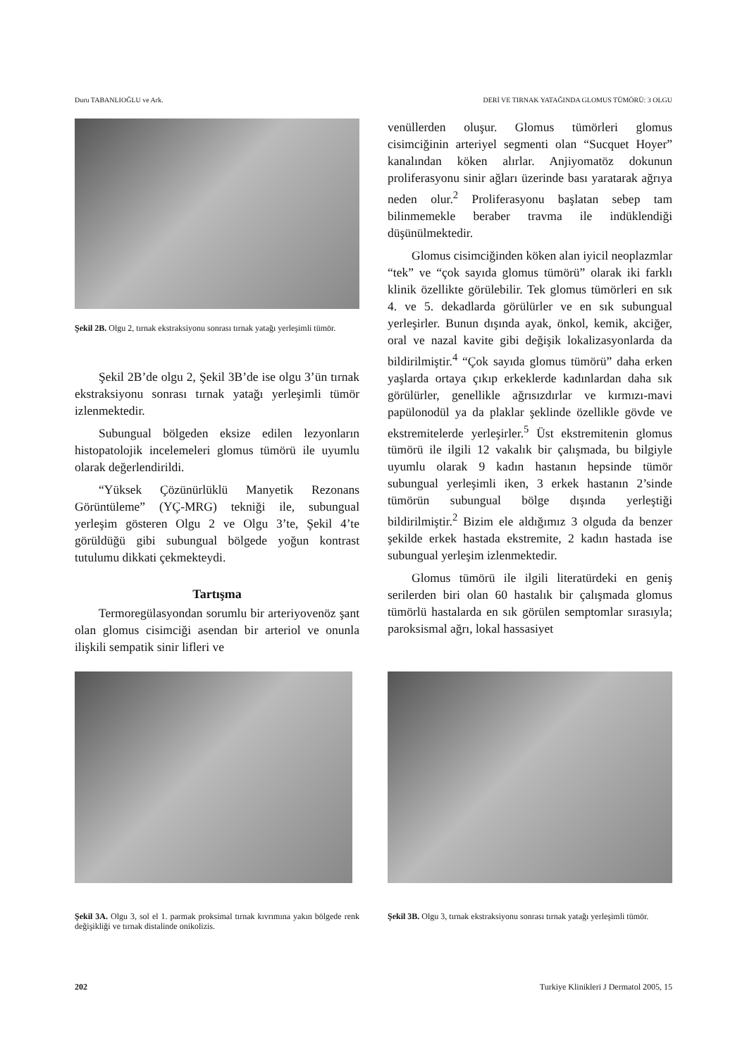Duru TABANLIOĞLU ve Ark. DERİ VE TIRNAK YATAĞINDA GLOMUS TÜMÖRÜ: 3 OLGU
Şekil 2B. Olgu 2, tırnak ekstraksiyonu sonrası tırnak yatağı yerleşimli tümör.
Şekil 2B’de olgu 2, Şekil 3B’de ise olgu 3’ün tırnak ekstraksiyonu sonrası tırnak yatağı yerleşimli tümör izlenmektedir.
Subungual bölgeden eksize edilen lezyonların histopatolojik incelemeleri glomus tümörü ile uyumlu olarak değerlendirildi.
“Yüksek Çözünürlüklü Manyetik Rezonans Görüntüleme” (YÇ-MRG) tekniği ile, subungual yerleşim gösteren Olgu 2 ve Olgu 3’te, Şekil 4’te görüldüğü gibi subungual bölgede yoğun kontrast tutulumu dikkati çekmekteydi.
Tartışma
Termoregülasyondan sorumlu bir arteriyovenöz şant olan glomus cisimciği asendan bir arteriol ve onunla ilişkili sempatik sinir lifleri ve
venüllerden oluşur. Glomus tümörleri glomus cisimciğinin arteriyel segmenti olan “Sucquet Hoyer” kanalından köken alırlar. Anjiyomatöz dokunun proliferasyonu sinir ağları üzerinde bası yaratarak ağrıya neden olur.<sup>2</sup> Proliferasyonu başlatan sebep tam bilinmemekle beraber travma ile indüklendiği düşünülmektedir.
Glomus cisimciğinden köken alan iyicil neoplazmlar “tek” ve “çok sayıda glomus tümörü” olarak iki farklı klinik özellikte görülebilir. Tek glomus tümörleri en sık 4. ve 5. dekadlarda görülürler ve en sık subungual yerleşirler. Bunun dışında ayak, önkol, kemik, akciğer, oral ve nazal kavite gibi değişik lokalizasyonlarda da bildirilmiştir.<sup>4</sup> “Çok sayıda glomus tümörü” daha erken yaşlarda ortaya çıkıp erkeklerde kadınlardan daha sık görülürler, genellikle ağrısızdırlar ve kırmızı-mavi papülonodül ya da plaklar şeklinde özellikle gövde ve ekstremitelerde yerleşirler.<sup>5</sup> Üst ekstremitenin glomus tümörü ile ilgili 12 vakalık bir çalışmada, bu bilgiyle uyumlu olarak 9 kadın hastanın hepsinde tümör subungual yerleşimli iken, 3 erkek hastanın 2’sinde tümörün subungual bölge dışında yerleştiği bildirilmiştir.<sup>2</sup> Bizim ele aldığımız 3 olguda da benzer şekilde erkek hastada ekstremite, 2 kadın hastada ise subungual yerleşim izlenmektedir.
Glomus tümörü ile ilgili literatürdeki en geniş serilerden biri olan 60 hastalık bir çalışmada glomus tümörlü hastalarda en sık görülen semptomlar sırasıyla; paroksismal ağrı, lokal hassasiyet
Şekil 3A. Olgu 3, sol el 1. parmak proksimal tırnak kıvrımına yakın bölgede renk değişikliği ve tırnak distalinde onikolizis.
Şekil 3B. Olgu 3, tırnak ekstraksiyonu sonrası tırnak yatağı yerleşimli tümör.
202 Turkiye Klinikleri J Dermatol 2005, 15